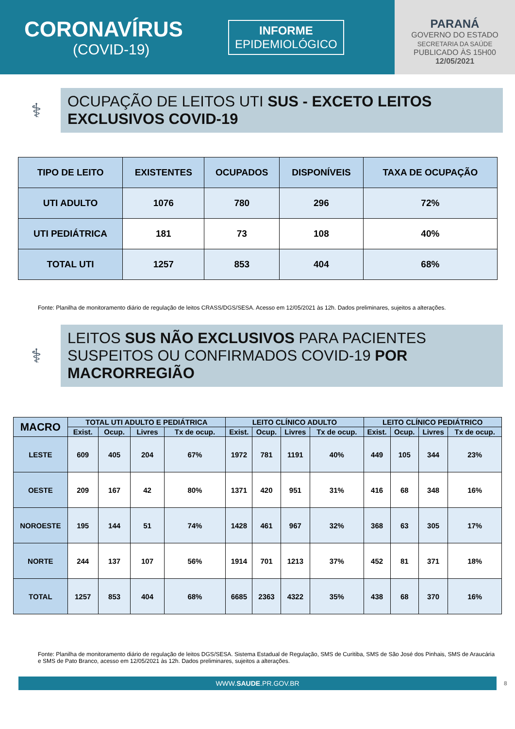CORONAVÍRUS
(COVID-19)
INFORME
EPIDEMIOLÓGICO
PARANÁ
GOVERNO DO ESTADO
SECRETARIA DA SAÚDE
PUBLICADO ÀS 15H00
12/05/2021
⚕
OCUPAÇÃO DE LEITOS UTI SUS - EXCETO LEITOS EXCLUSIVOS COVID-19
| TIPO DE LEITO | EXISTENTES | OCUPADOS | DISPONÍVEIS | TAXA DE OCUPAÇÃO |
| --- | --- | --- | --- | --- |
| UTI ADULTO | 1076 | 780 | 296 | 72% |
| UTI PEDIÁTRICA | 181 | 73 | 108 | 40% |
| TOTAL UTI | 1257 | 853 | 404 | 68% |
Fonte: Planilha de monitoramento diário de regulação de leitos CRASS/DGS/SESA. Acesso em 12/05/2021 às 12h. Dados preliminares, sujeitos a alterações.
⚕
LEITOS SUS NÃO EXCLUSIVOS PARA PACIENTES SUSPEITOS OU CONFIRMADOS COVID-19 POR MACRORREGIÃO
| MACRO | TOTAL UTI ADULTO E PEDIÁTRICA | | | | LEITO CLÍNICO ADULTO | | | | LEITO CLÍNICO PEDIÁTRICO | | | |
| --- | --- | --- | --- | --- | --- | --- | --- | --- | --- | --- | --- | --- |
| | Exist. | Ocup. | Livres | Tx de ocup. | Exist. | Ocup. | Livres | Tx de ocup. | Exist. | Ocup. | Livres | Tx de ocup. |
| LESTE | 609 | 405 | 204 | 67% | 1972 | 781 | 1191 | 40% | 449 | 105 | 344 | 23% |
| OESTE | 209 | 167 | 42 | 80% | 1371 | 420 | 951 | 31% | 416 | 68 | 348 | 16% |
| NOROESTE | 195 | 144 | 51 | 74% | 1428 | 461 | 967 | 32% | 368 | 63 | 305 | 17% |
| NORTE | 244 | 137 | 107 | 56% | 1914 | 701 | 1213 | 37% | 452 | 81 | 371 | 18% |
| TOTAL | 1257 | 853 | 404 | 68% | 6685 | 2363 | 4322 | 35% | 438 | 68 | 370 | 16% |
Fonte: Planilha de monitoramento diário de regulação de leitos DGS/SESA. Sistema Estadual de Regulação, SMS de Curitiba, SMS de São José dos Pinhais, SMS de Araucária e SMS de Pato Branco, acesso em 12/05/2021 às 12h. Dados preliminares, sujeitos a alterações.
WWW.SAUDE.PR.GOV.BR
8